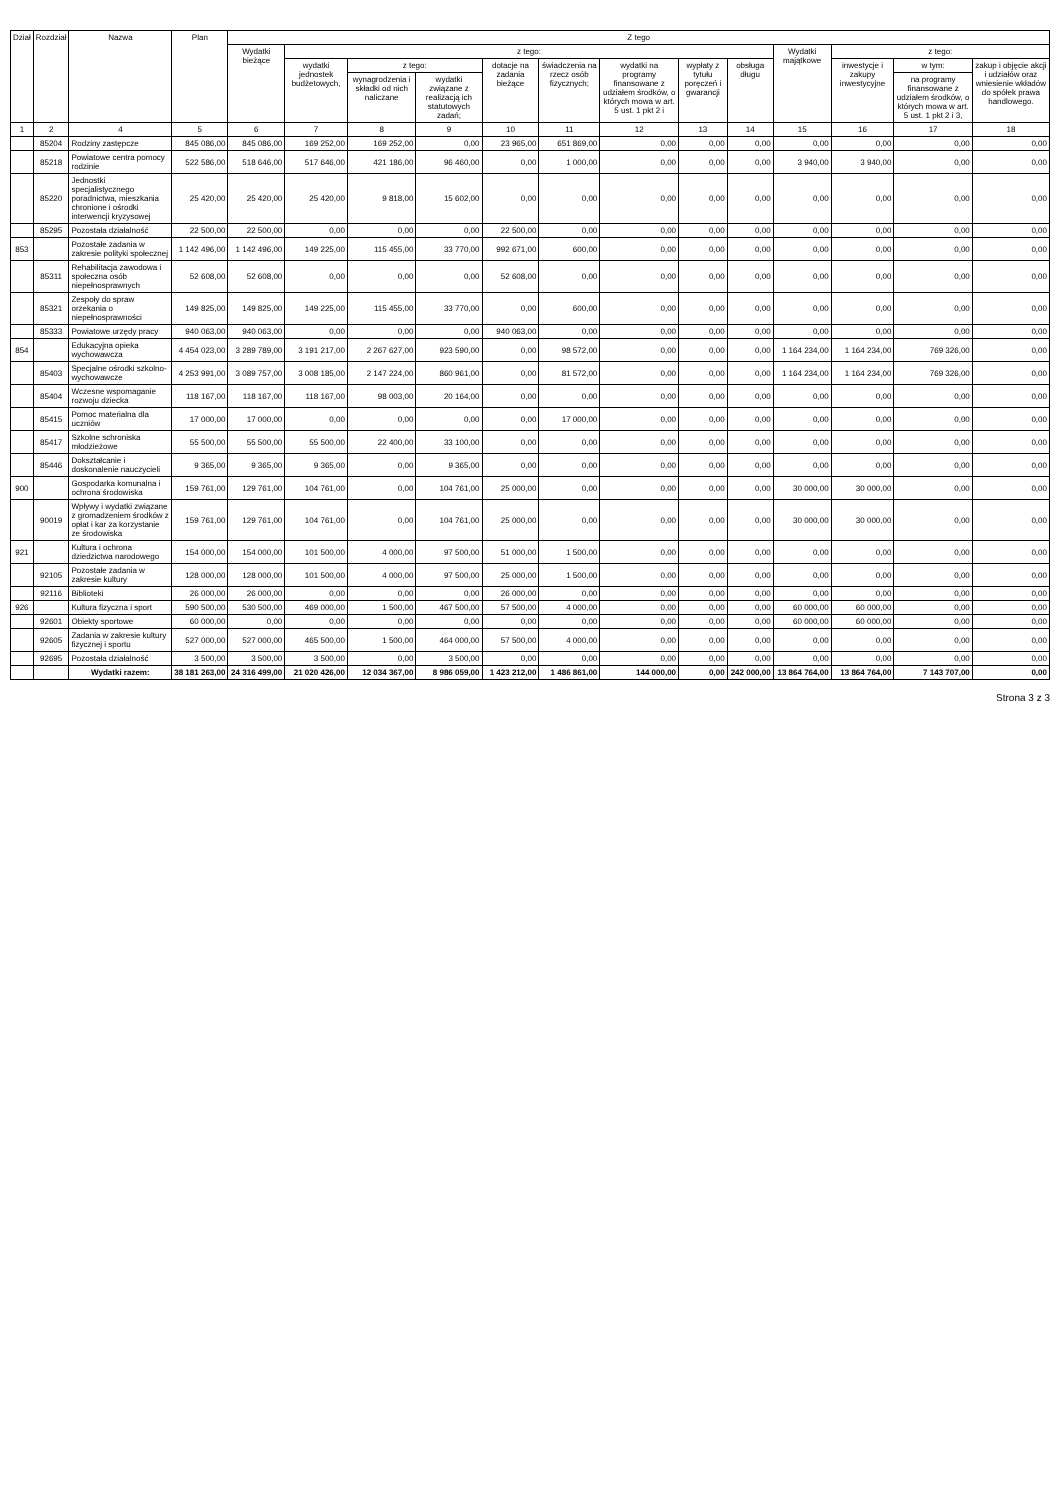| Dział | Rozdział | Nazwa | Plan | Z tego | | | | | | | | | | | | |
| --- | --- | --- | --- | --- | --- | --- | --- | --- | --- | --- | --- | --- | --- | --- | --- | --- |
| | | | | Wydatki bieżące | z tego: | | | | | | | | Wydatki majątkowe | z tego: | | |
| | | | | | wydatki jednostek budżetowych, | z tego: | | dotacje na zadania bieżące | świadczenia na rzecz osób fizycznych; | wydatki na programy finansowane z udziałem środków, o których mowa w art. 5 ust. 1 pkt 2 i | wypłaty z tytułu poręczeń i gwarancji | obsługa długu | | inwestycje i zakupy inwestycyjne | w tym: | zakup i objęcie akcji i udziałów oraz wniesienie wkładów do spółek prawa handlowego. |
| | | | | | | wynagrodzenia i składki od nich naliczane | wydatki związane z realizacją ich statutowych zadań; | | | | | | | | na programy finansowane z udziałem środków, o których mowa w art. 5 ust. 1 pkt 2 i 3, | |
| 1 | 2 | 4 | 5 | 6 | 7 | 8 | 9 | 10 | 11 | 12 | 13 | 14 | 15 | 16 | 17 | 18 |
| | 85204 | Rodziny zastępcze | 845 086,00 | 845 086,00 | 169 252,00 | 169 252,00 | 0,00 | 23 965,00 | 651 869,00 | 0,00 | 0,00 | 0,00 | 0,00 | 0,00 | 0,00 | 0,00 |
| | 85218 | Powiatowe centra pomocy rodzinie | 522 586,00 | 518 646,00 | 517 646,00 | 421 186,00 | 96 460,00 | 0,00 | 1 000,00 | 0,00 | 0,00 | 0,00 | 3 940,00 | 3 940,00 | 0,00 | 0,00 |
| | 85220 | Jednostki specjalistycznego poradnictwa, mieszkania chronione i ośrodki interwencji kryzysowej | 25 420,00 | 25 420,00 | 25 420,00 | 9 818,00 | 15 602,00 | 0,00 | 0,00 | 0,00 | 0,00 | 0,00 | 0,00 | 0,00 | 0,00 | 0,00 |
| | 85295 | Pozostała działalność | 22 500,00 | 22 500,00 | 0,00 | 0,00 | 0,00 | 22 500,00 | 0,00 | 0,00 | 0,00 | 0,00 | 0,00 | 0,00 | 0,00 | 0,00 |
| 853 | | Pozostałe zadania w zakresie polityki społecznej | 1 142 496,00 | 1 142 496,00 | 149 225,00 | 115 455,00 | 33 770,00 | 992 671,00 | 600,00 | 0,00 | 0,00 | 0,00 | 0,00 | 0,00 | 0,00 | 0,00 |
| | 85311 | Rehabilitacja zawodowa i społeczna osób niepełnosprawnych | 52 608,00 | 52 608,00 | 0,00 | 0,00 | 0,00 | 52 608,00 | 0,00 | 0,00 | 0,00 | 0,00 | 0,00 | 0,00 | 0,00 | 0,00 |
| | 85321 | Zespoły do spraw orzekania o niepełnosprawności | 149 825,00 | 149 825,00 | 149 225,00 | 115 455,00 | 33 770,00 | 0,00 | 600,00 | 0,00 | 0,00 | 0,00 | 0,00 | 0,00 | 0,00 | 0,00 |
| | 85333 | Powiatowe urzędy pracy | 940 063,00 | 940 063,00 | 0,00 | 0,00 | 0,00 | 940 063,00 | 0,00 | 0,00 | 0,00 | 0,00 | 0,00 | 0,00 | 0,00 | 0,00 |
| 854 | | Edukacyjna opieka wychowawcza | 4 454 023,00 | 3 289 789,00 | 3 191 217,00 | 2 267 627,00 | 923 590,00 | 0,00 | 98 572,00 | 0,00 | 0,00 | 0,00 | 1 164 234,00 | 1 164 234,00 | 769 326,00 | 0,00 |
| | 85403 | Specjalne ośrodki szkolno-wychowawcze | 4 253 991,00 | 3 089 757,00 | 3 008 185,00 | 2 147 224,00 | 860 961,00 | 0,00 | 81 572,00 | 0,00 | 0,00 | 0,00 | 1 164 234,00 | 1 164 234,00 | 769 326,00 | 0,00 |
| | 85404 | Wczesne wspomaganie rozwoju dziecka | 118 167,00 | 118 167,00 | 118 167,00 | 98 003,00 | 20 164,00 | 0,00 | 0,00 | 0,00 | 0,00 | 0,00 | 0,00 | 0,00 | 0,00 | 0,00 |
| | 85415 | Pomoc materialna dla uczniów | 17 000,00 | 17 000,00 | 0,00 | 0,00 | 0,00 | 0,00 | 17 000,00 | 0,00 | 0,00 | 0,00 | 0,00 | 0,00 | 0,00 | 0,00 |
| | 85417 | Szkolne schroniska młodzieżowe | 55 500,00 | 55 500,00 | 55 500,00 | 22 400,00 | 33 100,00 | 0,00 | 0,00 | 0,00 | 0,00 | 0,00 | 0,00 | 0,00 | 0,00 | 0,00 |
| | 85446 | Dokształcanie i doskonalenie nauczycieli | 9 365,00 | 9 365,00 | 9 365,00 | 0,00 | 9 365,00 | 0,00 | 0,00 | 0,00 | 0,00 | 0,00 | 0,00 | 0,00 | 0,00 | 0,00 |
| 900 | | Gospodarka komunalna i ochrona środowiska | 159 761,00 | 129 761,00 | 104 761,00 | 0,00 | 104 761,00 | 25 000,00 | 0,00 | 0,00 | 0,00 | 0,00 | 30 000,00 | 30 000,00 | 0,00 | 0,00 |
| | 90019 | Wpływy i wydatki związane z gromadzeniem środków z opłat i kar za korzystanie ze środowiska | 159 761,00 | 129 761,00 | 104 761,00 | 0,00 | 104 761,00 | 25 000,00 | 0,00 | 0,00 | 0,00 | 0,00 | 30 000,00 | 30 000,00 | 0,00 | 0,00 |
| 921 | | Kultura i ochrona dziedzictwa narodowego | 154 000,00 | 154 000,00 | 101 500,00 | 4 000,00 | 97 500,00 | 51 000,00 | 1 500,00 | 0,00 | 0,00 | 0,00 | 0,00 | 0,00 | 0,00 | 0,00 |
| | 92105 | Pozostałe zadania w zakresie kultury | 128 000,00 | 128 000,00 | 101 500,00 | 4 000,00 | 97 500,00 | 25 000,00 | 1 500,00 | 0,00 | 0,00 | 0,00 | 0,00 | 0,00 | 0,00 | 0,00 |
| | 92116 | Biblioteki | 26 000,00 | 26 000,00 | 0,00 | 0,00 | 0,00 | 26 000,00 | 0,00 | 0,00 | 0,00 | 0,00 | 0,00 | 0,00 | 0,00 | 0,00 |
| 926 | | Kultura fizyczna i sport | 590 500,00 | 530 500,00 | 469 000,00 | 1 500,00 | 467 500,00 | 57 500,00 | 4 000,00 | 0,00 | 0,00 | 0,00 | 60 000,00 | 60 000,00 | 0,00 | 0,00 |
| | 92601 | Obiekty sportowe | 60 000,00 | 0,00 | 0,00 | 0,00 | 0,00 | 0,00 | 0,00 | 0,00 | 0,00 | 0,00 | 60 000,00 | 60 000,00 | 0,00 | 0,00 |
| | 92605 | Zadania w zakresie kultury fizycznej i sportu | 527 000,00 | 527 000,00 | 465 500,00 | 1 500,00 | 464 000,00 | 57 500,00 | 4 000,00 | 0,00 | 0,00 | 0,00 | 0,00 | 0,00 | 0,00 | 0,00 |
| | 92695 | Pozostała działalność | 3 500,00 | 3 500,00 | 3 500,00 | 0,00 | 3 500,00 | 0,00 | 0,00 | 0,00 | 0,00 | 0,00 | 0,00 | 0,00 | 0,00 | 0,00 |
| | | Wydatki razem: | 38 181 263,00 | 24 316 499,00 | 21 020 426,00 | 12 034 367,00 | 8 986 059,00 | 1 423 212,00 | 1 486 861,00 | 144 000,00 | 0,00 | 242 000,00 | 13 864 764,00 | 13 864 764,00 | 7 143 707,00 | 0,00 |
Strona 3 z 3